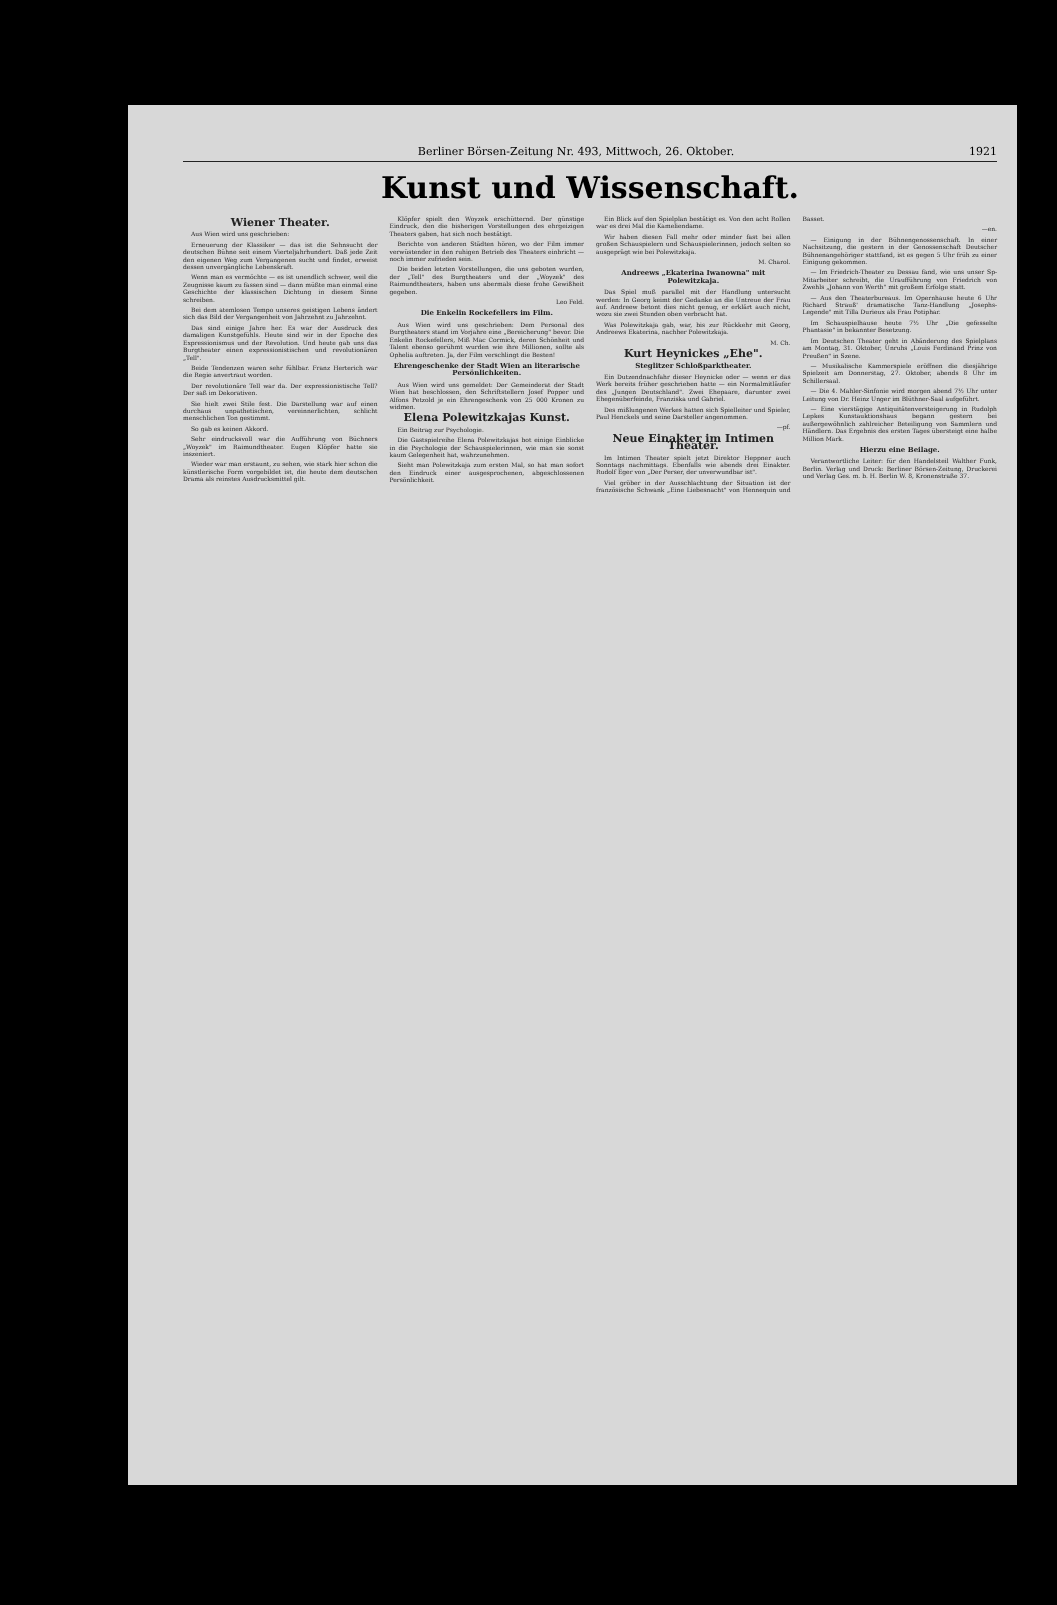Berliner Börsen-Zeitung Nr. 493, Mittwoch, 26. Oktober. 1921
Kunst und Wissenschaft.
Wiener Theater.
Aus Wien wird uns geschrieben:
Erneuerung der Klassiker — das ist die Sehnsucht der deutschen Bühne seit einem Vierteljahrhundert. Daß jede Zeit den eigenen Weg zum Vergangenen sucht und findet, erweist dessen unvergängliche Lebenskraft.
Wenn man es vermöchte — es ist unendlich schwer, weil die Zeugnisse kaum zu fassen sind — dann müßte man einmal eine Geschichte der klassischen Dichtung in diesem Sinne schreiben.
Bei dem atemlosen Tempo unseres geistigen Lebens ändert sich das Bild der Vergangenheit von Jahrzehnt zu Jahrzehnt.
Das sind einige Jahre her. Es war der Ausdruck des damaligen Kunstgefühls. Heute sind wir in der Epoche des Expressionismus und der Revolution. Und heute gab uns das Burgtheater einen expressionistischen und revolutionären „Tell".
Beide Tendenzen waren sehr fühlbar. Franz Herterich war die Regie anvertraut worden.
Der revolutionäre Tell war da. Der expressionistische Tell? Der saß im Dekorativen.
Sie hielt zwei Stile fest. Die Darstellung war auf einen durchaus unpathetischen, vereinnerlichten, schlicht menschlichen Ton gestimmt.
So gab es keinen Akkord.
Sehr eindrucksvoll war die Aufführung von Büchners „Woyzek" im Raimundtheater. Eugen Klöpfer hatte sie inszeniert.
Wieder war man erstaunt, zu sehen, wie stark hier schon die künstlerische Form vorgebildet ist, die heute dem deutschen Drama als reinstes Ausdrucksmittel gilt.
Klöpfer spielt den Woyzek erschütternd. Der günstige Eindruck, den die bisherigen Vorstellungen des ehrgeizigen Theaters gaben, hat sich noch bestätigt.
Berichte von anderen Städten hören, wo der Film immer verwüstender in den ruhigen Betrieb des Theaters einbricht — noch immer zufrieden sein.
Die beiden letzten Vorstellungen, die uns geboten wurden, der „Tell" des Burgtheaters und der „Woyzek" des Raimundtheaters, haben uns abermals diese frohe Gewißheit gegeben.
Leo Feld.
Die Enkelin Rockefellers im Film.
Aus Wien wird uns geschrieben: Dem Personal des Burgtheaters stand im Vorjahre eine „Bereicherung" bevor. Die Enkelin Rockefellers, Miß Mac Cormick, deren Schönheit und Talent ebenso gerühmt wurden wie ihre Millionen, sollte als Ophelia auftreten. Ja, der Film verschlingt die Besten!
Ehrengeschenke der Stadt Wien an literarische Persönlichkeiten.
Aus Wien wird uns gemeldet: Der Gemeinderat der Stadt Wien hat beschlossen, den Schriftstellern Josef Popper und Alfons Petzold je ein Ehrengeschenk von 25 000 Kronen zu widmen.
Elena Polewitzkajas Kunst.
Ein Beitrag zur Psychologie.
Die Gastspielreihe Elena Polewitzkajas bot einige Einblicke in die Psychologie der Schauspielerinnen, wie man sie sonst kaum Gelegenheit hat, wahrzunehmen.
Sieht man Polewitzkaja zum ersten Mal, so hat man sofort den Eindruck einer ausgesprochenen, abgeschlossenen Persönlichkeit.
Ein Blick auf den Spielplan bestätigt es. Von den acht Rollen war es drei Mal die Kameliendame.
Wir haben diesen Fall mehr oder minder fast bei allen großen Schauspielern und Schauspielerinnen, jedoch selten so ausgeprägt wie bei Polewitzkaja.
M. Charol.
Andreews „Ekaterina Iwanowna" mit Polewitzkaja.
Das Spiel muß parallel mit der Handlung untersucht werden: In Georg keimt der Gedanke an die Untreue der Frau auf. Andreew betont dies nicht genug, er erklärt auch nicht, wozu sie zwei Stunden oben verbracht hat.
Was Polewitzkaja gab, war, bis zur Rückkehr mit Georg, Andreews Ekaterina, nachher Polewitzkaja.
M. Ch.
Kurt Heynickes „Ehe".
Steglitzer Schloßparktheater.
Ein Dutzendnachfahr dieser Heynicke oder — wenn er das Werk bereits früher geschrieben hatte — ein Normalmitläufer des „Jungen Deutschland". Zwei Ehepaare, darunter zwei Ehegenüberfeinde, Franziska und Gabriel.
Des mißlungenen Werkes hatten sich Spielleiter und Spieler, Paul Henckels und seine Darsteller angenommen.
—pf.
Neue Einakter im Intimen Theater.
Im Intimen Theater spielt jetzt Direktor Heppner auch Sonntags nachmittags. Ebenfalls wie abends drei Einakter. Rudolf Eger von „Der Perser, der unverwundbar ist".
Viel gröber in der Ausschlachtung der Situation ist der französische Schwank „Eine Liebesnacht" von Hennequin und Basset.
—en.
— Einigung in der Bühnengenossenschaft. In einer Nachsitzung, die gestern in der Genossenschaft Deutscher Bühnenangehöriger stattfand, ist es gegen 5 Uhr früh zu einer Einigung gekommen.
— Im Friedrich-Theater zu Dessau fand, wie uns unser Sp-Mitarbeiter schreibt, die Uraufführung von Friedrich von Zwehls „Johann von Werth" mit großem Erfolge statt.
— Aus den Theaterbureaus. Im Opernhause heute 6 Uhr Richard Strauß' dramatische Tanz-Handlung „Josephs-Legende" mit Tilla Durieux als Frau Potiphar.
Im Schauspielhause heute 7½ Uhr „Die gefesselte Phantasie" in bekannter Besetzung.
Im Deutschen Theater geht in Abänderung des Spielplans am Montag, 31. Oktober, Unruhs „Louis Ferdinand Prinz von Preußen" in Szene.
— Musikalische Kammerspiele eröffnen die diesjährige Spielzeit am Donnerstag, 27. Oktober, abends 8 Uhr im Schillersaal.
— Die 4. Mahler-Sinfonie wird morgen abend 7½ Uhr unter Leitung von Dr. Heinz Unger im Blüthner-Saal aufgeführt.
— Eine vierstägige Antiquitätenversteigerung in Rudolph Lepkes Kunstauktionshaus begann gestern bei außergewöhnlich zahlreicher Beteiligung von Sammlern und Händlern. Das Ergebnis des ersten Tages übersteigt eine halbe Million Mark.
Hierzu eine Beilage.
Verantwortliche Leiter: für den Handelsteil Walther Funk, Berlin. Verlag und Druck: Berliner Börsen-Zeitung, Druckerei und Verlag Ges. m. b. H. Berlin W. 8, Kronenstraße 37.